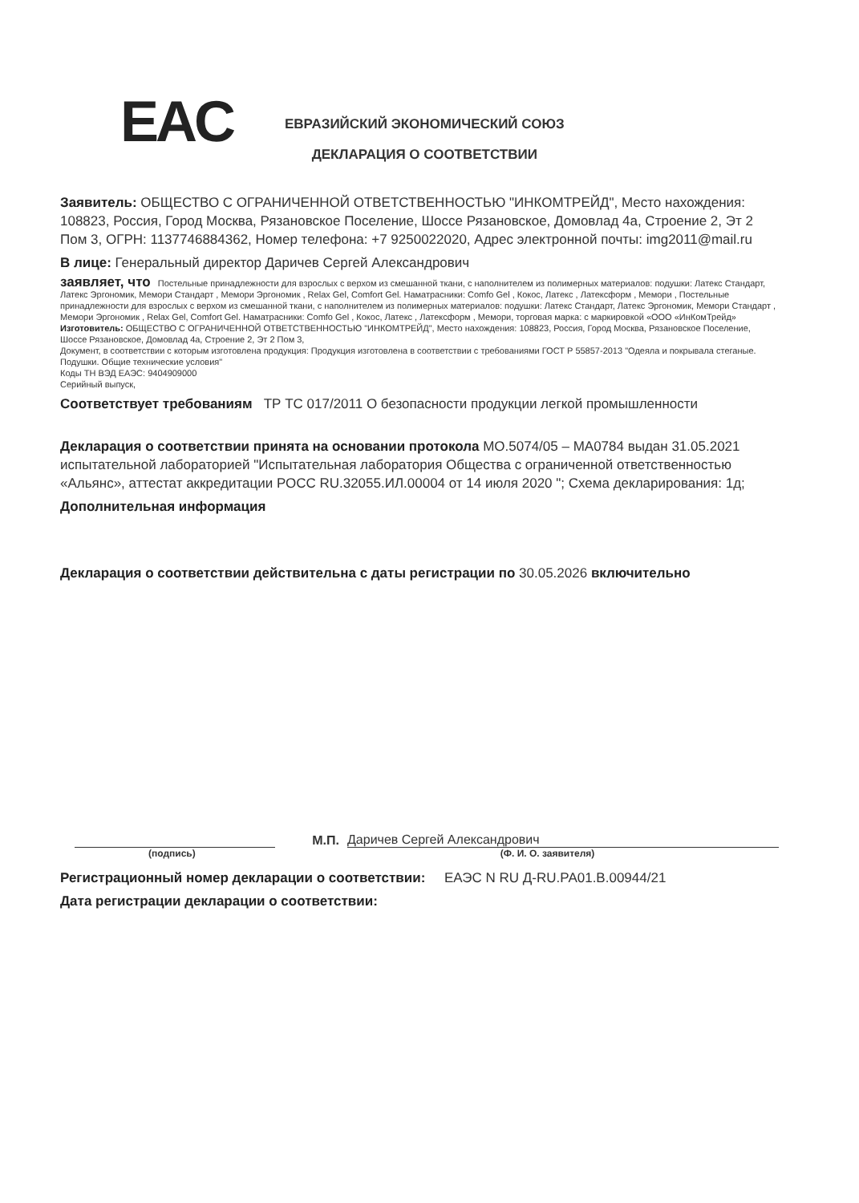EAC
ЕВРАЗИЙСКИЙ ЭКОНОМИЧЕСКИЙ СОЮЗ
ДЕКЛАРАЦИЯ О СООТВЕТСТВИИ
Заявитель: ОБЩЕСТВО С ОГРАНИЧЕННОЙ ОТВЕТСТВЕННОСТЬЮ "ИНКОМТРЕЙД", Место нахождения: 108823, Россия, Город Москва, Рязановское Поселение, Шоссе Рязановское, Домовлад 4а, Строение 2, Эт 2 Пом 3, ОГРН: 1137746884362, Номер телефона: +7 9250022020, Адрес электронной почты: img2011@mail.ru
В лице: Генеральный директор Даричев Сергей Александрович
заявляет, что Постельные принадлежности для взрослых с верхом из смешанной ткани, с наполнителем из полимерных материалов: подушки: Латекс Стандарт, Латекс Эргономик, Мемори Стандарт , Мемори Эргономик , Relax Gel, Comfort Gel. Наматрасники: Comfo Gel , Кокос, Латекс , Латексформ , Мемори , Постельные принадлежности для взрослых с верхом из смешанной ткани, с наполнителем из полимерных материалов: подушки: Латекс Стандарт, Латекс Эргономик, Мемори Стандарт , Мемори Эргономик , Relax Gel, Comfort Gel. Наматрасники: Comfo Gel , Кокос, Латекс , Латексформ , Мемори, торговая марка: с маркировкой «ООО «ИнКомТрейд»
Изготовитель: ОБЩЕСТВО С ОГРАНИЧЕННОЙ ОТВЕТСТВЕННОСТЬЮ "ИНКОМТРЕЙД", Место нахождения: 108823, Россия, Город Москва, Рязановское Поселение, Шоссе Рязановское, Домовлад 4а, Строение 2, Эт 2 Пом 3,
Документ, в соответствии с которым изготовлена продукция: Продукция изготовлена в соответствии с требованиями ГОСТ Р 55857-2013 "Одеяла и покрывала стеганые. Подушки. Общие технические условия"
Коды ТН ВЭД ЕАЭС: 9404909000
Серийный выпуск,
Соответствует требованиям ТР ТС 017/2011 О безопасности продукции легкой промышленности
Декларация о соответствии принята на основании протокола МО.5074/05 – МА0784 выдан 31.05.2021 испытательной лабораторией "Испытательная лаборатория Общества с ограниченной ответственностью «Альянс», аттестат аккредитации РОСС RU.32055.ИЛ.00004 от 14 июля 2020 "; Схема декларирования: 1д;
Дополнительная информация
Декларация о соответствии действительна с даты регистрации по 30.05.2026 включительно
М.П.
Даричев Сергей Александрович
(подпись) (Ф. И. О. заявителя)
Регистрационный номер декларации о соответствии: ЕАЭС N RU Д-RU.РА01.В.00944/21
Дата регистрации декларации о соответствии: